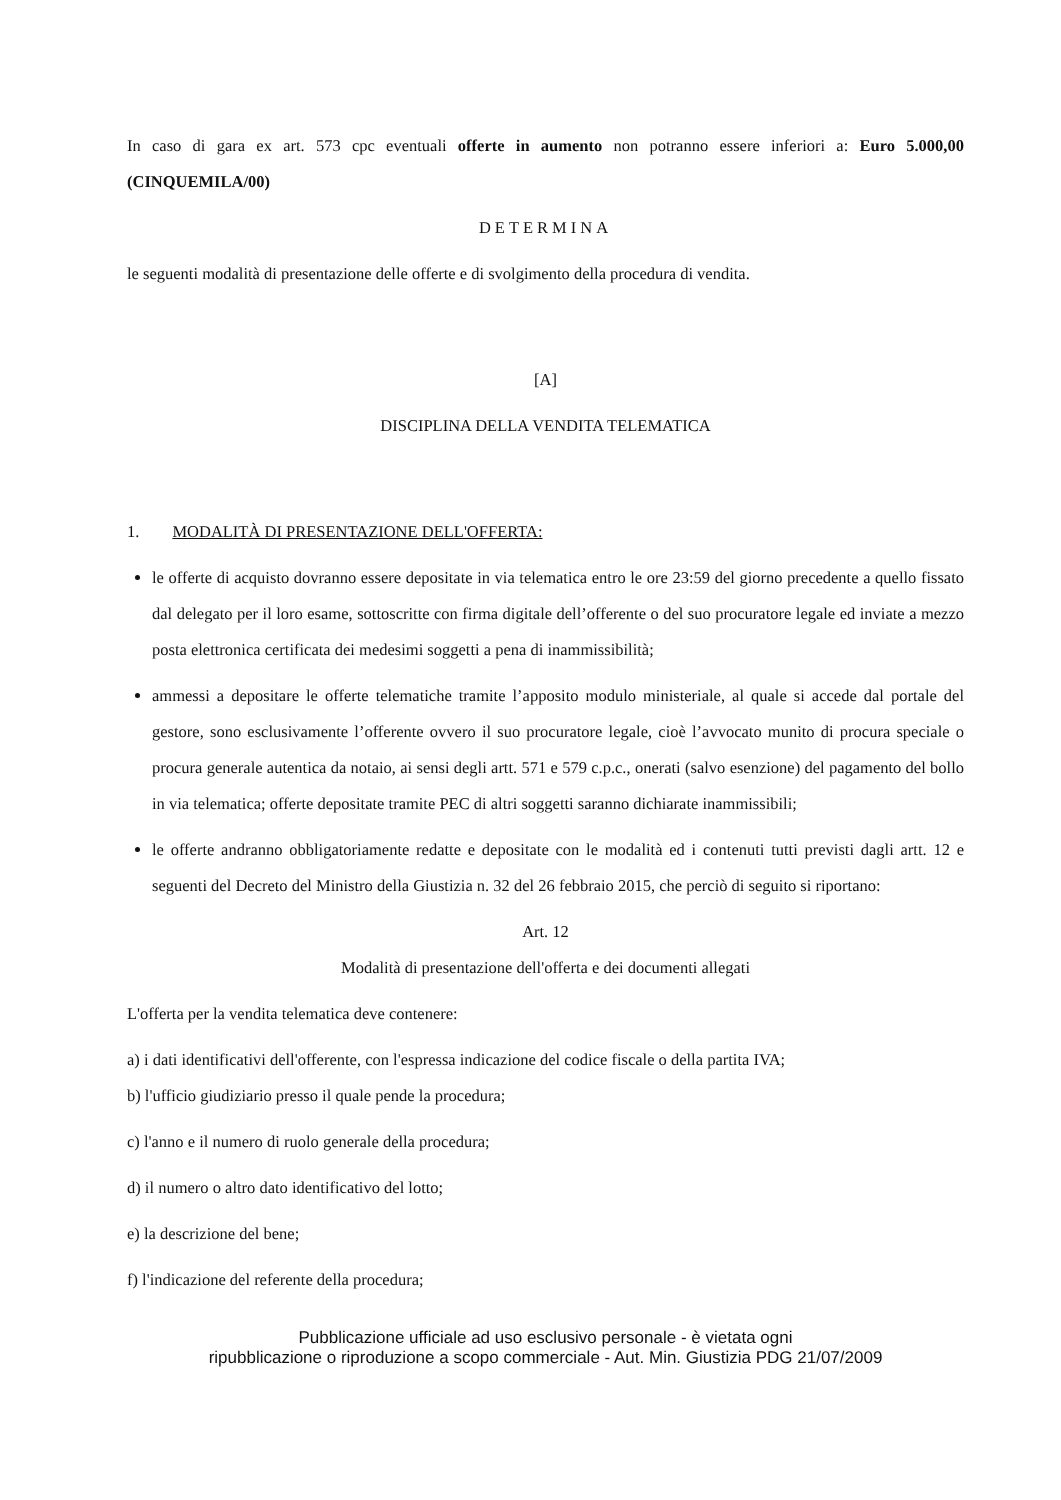In caso di gara ex art. 573 cpc eventuali offerte in aumento non potranno essere inferiori a: Euro 5.000,00 (CINQUEMILA/00)
DETERMINA
le seguenti modalità di presentazione delle offerte e di svolgimento della procedura di vendita.
[A]
DISCIPLINA DELLA VENDITA TELEMATICA
1. MODALITÀ DI PRESENTAZIONE DELL'OFFERTA:
le offerte di acquisto dovranno essere depositate in via telematica entro le ore 23:59 del giorno precedente a quello fissato dal delegato per il loro esame, sottoscritte con firma digitale dell’offerente o del suo procuratore legale ed inviate a mezzo posta elettronica certificata dei medesimi soggetti a pena di inammissibilità;
ammessi a depositare le offerte telematiche tramite l’apposito modulo ministeriale, al quale si accede dal portale del gestore, sono esclusivamente l’offerente ovvero il suo procuratore legale, cioè l’avvocato munito di procura speciale o procura generale autentica da notaio, ai sensi degli artt. 571 e 579 c.p.c., onerati (salvo esenzione) del pagamento del bollo in via telematica; offerte depositate tramite PEC di altri soggetti saranno dichiarate inammissibili;
le offerte andranno obbligatoriamente redatte e depositate con le modalità ed i contenuti tutti previsti dagli artt. 12 e seguenti del Decreto del Ministro della Giustizia n. 32 del 26 febbraio 2015, che perciò di seguito si riportano:
Art. 12
Modalità di presentazione dell'offerta e dei documenti allegati
L'offerta per la vendita telematica deve contenere:
a) i dati identificativi dell'offerente, con l'espressa indicazione del codice fiscale o della partita IVA;
b) l'ufficio giudiziario presso il quale pende la procedura;
c) l'anno e il numero di ruolo generale della procedura;
d) il numero o altro dato identificativo del lotto;
e) la descrizione del bene;
f) l'indicazione del referente della procedura;
Pubblicazione ufficiale ad uso esclusivo personale - è vietata ogni
ripubblicazione o riproduzione a scopo commerciale - Aut. Min. Giustizia PDG 21/07/2009